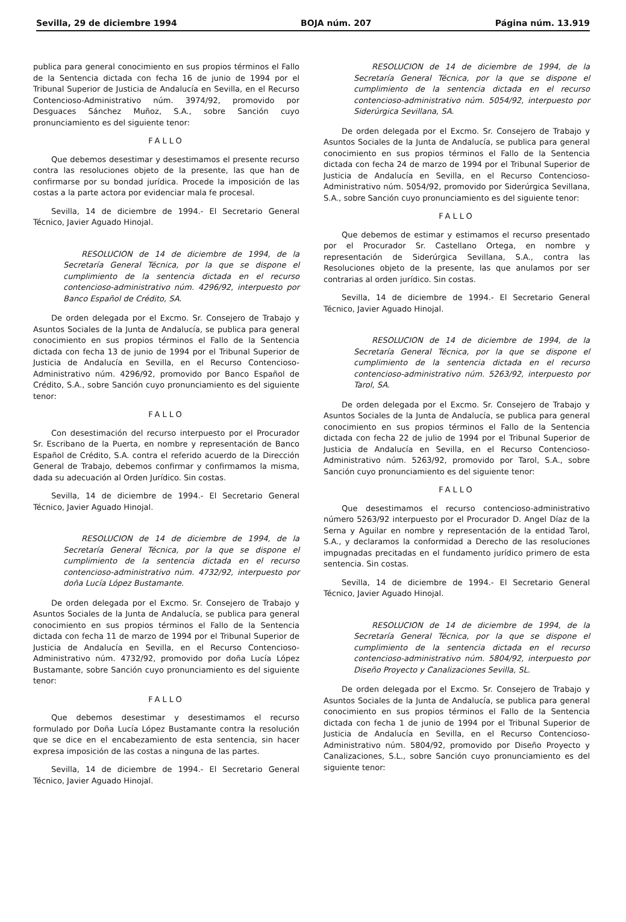Sevilla, 29 de diciembre 1994 BOJA núm. 207 Página núm. 13.919
publica para general conocimiento en sus propios términos el Fallo de la Sentencia dictada con fecha 16 de junio de 1994 por el Tribunal Superior de Justicia de Andalucía en Sevilla, en el Recurso Contencioso-Administrativo núm. 3974/92, promovido por Desguaces Sánchez Muñoz, S.A., sobre Sanción cuyo pronunciamiento es del siguiente tenor:
FALLO
Que debemos desestimar y desestimamos el presente recurso contra las resoluciones objeto de la presente, las que han de confirmarse por su bondad jurídica. Procede la imposición de las costas a la parte actora por evidenciar mala fe procesal.
Sevilla, 14 de diciembre de 1994.- El Secretario General Técnico, Javier Aguado Hinojal.
RESOLUCION de 14 de diciembre de 1994, de la Secretaría General Técnica, por la que se dispone el cumplimiento de la sentencia dictada en el recurso contencioso-administrativo núm. 4296/92, interpuesto por Banco Español de Crédito, SA.
De orden delegada por el Excmo. Sr. Consejero de Trabajo y Asuntos Sociales de la Junta de Andalucía, se publica para general conocimiento en sus propios términos el Fallo de la Sentencia dictada con fecha 13 de junio de 1994 por el Tribunal Superior de Justicia de Andalucía en Sevilla, en el Recurso Contencioso-Administrativo núm. 4296/92, promovido por Banco Español de Crédito, S.A., sobre Sanción cuyo pronunciamiento es del siguiente tenor:
FALLO
Con desestimación del recurso interpuesto por el Procurador Sr. Escribano de la Puerta, en nombre y representación de Banco Español de Crédito, S.A. contra el referido acuerdo de la Dirección General de Trabajo, debemos confirmar y confirmamos la misma, dada su adecuación al Orden Jurídico. Sin costas.
Sevilla, 14 de diciembre de 1994.- El Secretario General Técnico, Javier Aguado Hinojal.
RESOLUCION de 14 de diciembre de 1994, de la Secretaría General Técnica, por la que se dispone el cumplimiento de la sentencia dictada en el recurso contencioso-administrativo núm. 4732/92, interpuesto por doña Lucía López Bustamante.
De orden delegada por el Excmo. Sr. Consejero de Trabajo y Asuntos Sociales de la Junta de Andalucía, se publica para general conocimiento en sus propios términos el Fallo de la Sentencia dictada con fecha 11 de marzo de 1994 por el Tribunal Superior de Justicia de Andalucía en Sevilla, en el Recurso Contencioso-Administrativo núm. 4732/92, promovido por doña Lucía López Bustamante, sobre Sanción cuyo pronunciamiento es del siguiente tenor:
FALLO
Que debemos desestimar y desestimamos el recurso formulado por Doña Lucía López Bustamante contra la resolución que se dice en el encabezamiento de esta sentencia, sin hacer expresa imposición de las costas a ninguna de las partes.
Sevilla, 14 de diciembre de 1994.- El Secretario General Técnico, Javier Aguado Hinojal.
RESOLUCION de 14 de diciembre de 1994, de la Secretaría General Técnica, por la que se dispone el cumplimiento de la sentencia dictada en el recurso contencioso-administrativo núm. 5054/92, interpuesto por Siderúrgica Sevillana, SA.
De orden delegada por el Excmo. Sr. Consejero de Trabajo y Asuntos Sociales de la Junta de Andalucía, se publica para general conocimiento en sus propios términos el Fallo de la Sentencia dictada con fecha 24 de marzo de 1994 por el Tribunal Superior de Justicia de Andalucía en Sevilla, en el Recurso Contencioso-Administrativo núm. 5054/92, promovido por Siderúrgica Sevillana, S.A., sobre Sanción cuyo pronunciamiento es del siguiente tenor:
FALLO
Que debemos de estimar y estimamos el recurso presentado por el Procurador Sr. Castellano Ortega, en nombre y representación de Siderúrgica Sevillana, S.A., contra las Resoluciones objeto de la presente, las que anulamos por ser contrarias al orden jurídico. Sin costas.
Sevilla, 14 de diciembre de 1994.- El Secretario General Técnico, Javier Aguado Hinojal.
RESOLUCION de 14 de diciembre de 1994, de la Secretaría General Técnica, por la que se dispone el cumplimiento de la sentencia dictada en el recurso contencioso-administrativo núm. 5263/92, interpuesto por Tarol, SA.
De orden delegada por el Excmo. Sr. Consejero de Trabajo y Asuntos Sociales de la Junta de Andalucía, se publica para general conocimiento en sus propios términos el Fallo de la Sentencia dictada con fecha 22 de julio de 1994 por el Tribunal Superior de Justicia de Andalucía en Sevilla, en el Recurso Contencioso-Administrativo núm. 5263/92, promovido por Tarol, S.A., sobre Sanción cuyo pronunciamiento es del siguiente tenor:
FALLO
Que desestimamos el recurso contencioso-administrativo número 5263/92 interpuesto por el Procurador D. Angel Díaz de la Serna y Aguilar en nombre y representación de la entidad Tarol, S.A., y declaramos la conformidad a Derecho de las resoluciones impugnadas precitadas en el fundamento jurídico primero de esta sentencia. Sin costas.
Sevilla, 14 de diciembre de 1994.- El Secretario General Técnico, Javier Aguado Hinojal.
RESOLUCION de 14 de diciembre de 1994, de la Secretaría General Técnica, por la que se dispone el cumplimiento de la sentencia dictada en el recurso contencioso-administrativo núm. 5804/92, interpuesto por Diseño Proyecto y Canalizaciones Sevilla, SL.
De orden delegada por el Excmo. Sr. Consejero de Trabajo y Asuntos Sociales de la Junta de Andalucía, se publica para general conocimiento en sus propios términos el Fallo de la Sentencia dictada con fecha 1 de junio de 1994 por el Tribunal Superior de Justicia de Andalucía en Sevilla, en el Recurso Contencioso-Administrativo núm. 5804/92, promovido por Diseño Proyecto y Canalizaciones, S.L., sobre Sanción cuyo pronunciamiento es del siguiente tenor: